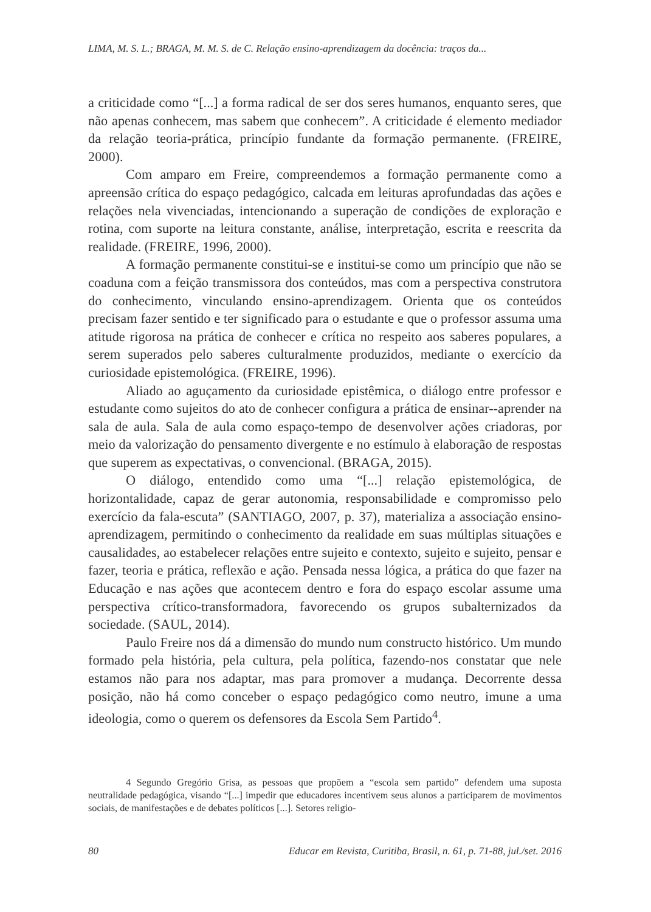LIMA, M. S. L.; BRAGA, M. M. S. de C. Relação ensino-aprendizagem da docência: traços da...
a criticidade como “[...] a forma radical de ser dos seres humanos, enquanto seres, que não apenas conhecem, mas sabem que conhecem”. A criticidade é elemento mediador da relação teoria-prática, princípio fundante da formação permanente. (FREIRE, 2000).
Com amparo em Freire, compreendemos a formação permanente como a apreensão crítica do espaço pedagógico, calcada em leituras aprofundadas das ações e relações nela vivenciadas, intencionando a superação de condições de exploração e rotina, com suporte na leitura constante, análise, interpretação, escrita e reescrita da realidade. (FREIRE, 1996, 2000).
A formação permanente constitui-se e institui-se como um princípio que não se coaduna com a feição transmissora dos conteúdos, mas com a perspectiva construtora do conhecimento, vinculando ensino-aprendizagem. Orienta que os conteúdos precisam fazer sentido e ter significado para o estudante e que o professor assuma uma atitude rigorosa na prática de conhecer e crítica no respeito aos saberes populares, a serem superados pelo saberes culturalmente produzidos, mediante o exercício da curiosidade epistemológica. (FREIRE, 1996).
Aliado ao aguçamento da curiosidade epistêmica, o diálogo entre professor e estudante como sujeitos do ato de conhecer configura a prática de ensinar--aprender na sala de aula. Sala de aula como espaço-tempo de desenvolver ações criadoras, por meio da valorização do pensamento divergente e no estímulo à elaboração de respostas que superem as expectativas, o convencional. (BRAGA, 2015).
O diálogo, entendido como uma “[...] relação epistemológica, de horizontalidade, capaz de gerar autonomia, responsabilidade e compromisso pelo exercício da fala-escuta” (SANTIAGO, 2007, p. 37), materializa a associação ensino-aprendizagem, permitindo o conhecimento da realidade em suas múltiplas situações e causalidades, ao estabelecer relações entre sujeito e contexto, sujeito e sujeito, pensar e fazer, teoria e prática, reflexão e ação. Pensada nessa lógica, a prática do que fazer na Educação e nas ações que acontecem dentro e fora do espaço escolar assume uma perspectiva crítico-transformadora, favorecendo os grupos subalternizados da sociedade. (SAUL, 2014).
Paulo Freire nos dá a dimensão do mundo num constructo histórico. Um mundo formado pela história, pela cultura, pela política, fazendo-nos constatar que nele estamos não para nos adaptar, mas para promover a mudança. Decorrente dessa posição, não há como conceber o espaço pedagógico como neutro, imune a uma ideologia, como o querem os defensores da Escola Sem Partido<sup>4</sup>.
4 Segundo Gregório Grisa, as pessoas que propõem a “escola sem partido” defendem uma suposta neutralidade pedagógica, visando “[...] impedir que educadores incentivem seus alunos a participarem de movimentos sociais, de manifestações e de debates políticos [...]. Setores religio-
80 Educar em Revista, Curitiba, Brasil, n. 61, p. 71-88, jul./set. 2016